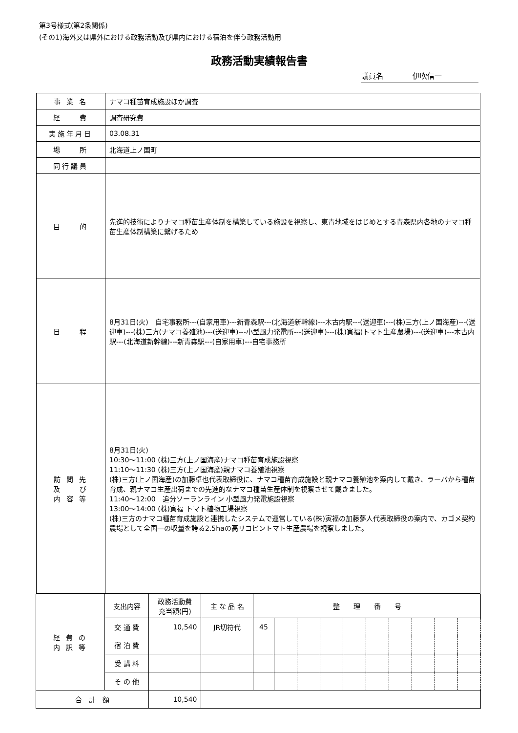第3号様式(第2条関係)
(その1)海外又は県外における政務活動及び県内における宿泊を伴う政務活動用
政務活動実績報告書
議員名　　　　伊吹信一
| 事 業 名 | ナマコ種苗育成施設ほか調査 |
| 経 費 | 調査研究費 |
| 実施年月日 | 03.08.31 |
| 場 所 | 北海道上ノ国町 |
| 同行議員 | |
| 目 的 | 先進的技術によりナマコ種苗生産体制を構築している施設を視察し、東青地域をはじめとする青森県内各地のナマコ種苗生産体制構築に繋げるため |
| 日 程 | 8月31日(火) 自宅事務所---(自家用車)---新青森駅---(北海道新幹線)---木古内駅---(送迎車)---(株)三方(上ノ国海産)---(送迎車)---(株)三方(ナマコ養殖池)---(送迎車)---小型風力発電所---(送迎車)---(株)寅福(トマト生産農場)---(送迎車)---木古内駅---(北海道新幹線)---新青森駅---(自家用車)---自宅事務所 |
| 訪 問 先 及 び 内 容 等 | 8月31日(火) 10:30～11:00 (株)三方(上ノ国海産)ナマコ種苗育成施設視察 11:10～11:30 (株)三方(上ノ国海産)親ナマコ養殖池視察 (株)三方(上ノ国海産)の加藤卓也代表取締役に、ナマコ種苗育成施設と親ナマコ養殖池を案内して戴き、ラーバから種苗育成、親ナマコ生産出荷までの先進的なナマコ種苗生産体制を視察させて戴きました。 11:40～12:00 追分ソーランライン 小型風力発電施設視察 13:00～14:00 (株)寅福 トマト植物工場視察 (株)三方のナマコ種苗育成施設と連携したシステムで運営している(株)寅福の加藤夢人代表取締役の案内で、カゴメ契約農場として全国一の収量を誇る2.5haの高リコピントマト生産農場を視察しました。 |
| 経 費 の 内 訳 等 | 支出内容 | 政務活動費 充当額(円) | 主 な 品 名 | 整 理 番 号 | | | | | | | | | |
| | 交 通 費 | 10,540 | JR切符代 | 45 | | | | | | | | | |
| | 宿 泊 費 | | | | | | | | | | | | |
| | 受 講 料 | | | | | | | | | | | | |
| | そ の 他 | | | | | | | | | | | | |
| 合 計 額 | | 10,540 | | | | | | | | | | | |